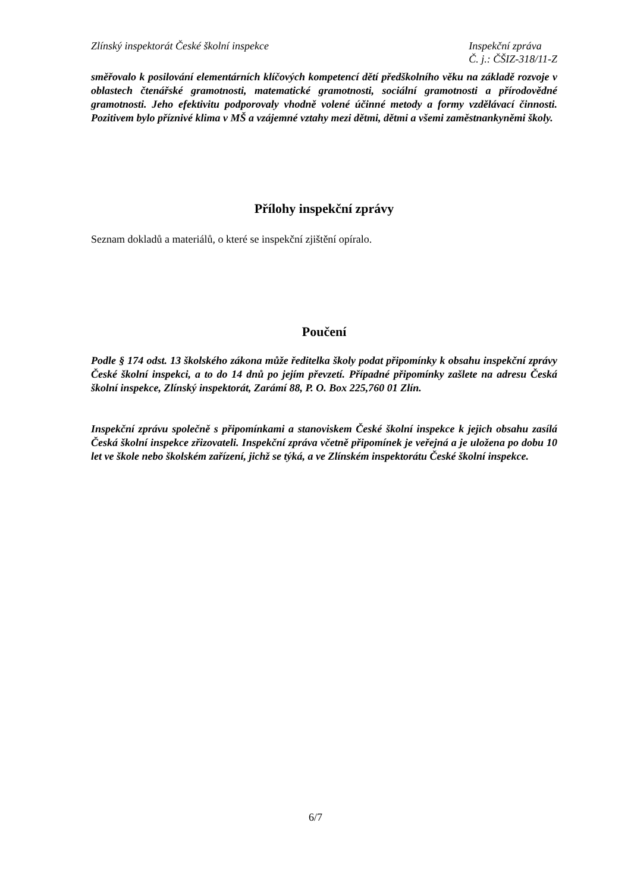Zlínský inspektorát České školní inspekce
Inspekční zpráva
Č. j.: ČŠIZ-318/11-Z
směřovalo k posilování elementárních klíčových kompetencí dětí předškolního věku na základě rozvoje v oblastech čtenářské gramotnosti, matematické gramotnosti, sociální gramotnosti a přírodovědné gramotnosti. Jeho efektivitu podporovaly vhodně volené účinné metody a formy vzdělávací činnosti. Pozitivem bylo příznivé klima v MŠ a vzájemné vztahy mezi dětmi, dětmi a všemi zaměstnankyněmi školy.
Přílohy inspekční zprávy
Seznam dokladů a materiálů, o které se inspekční zjištění opíralo.
Poučení
Podle § 174 odst. 13 školského zákona může ředitelka školy podat připomínky k obsahu inspekční zprávy České školní inspekci, a to do 14 dnů po jejím převzetí. Případné připomínky zašlete na adresu Česká školní inspekce, Zlínský inspektorát, Zarámí 88, P. O. Box 225,760 01 Zlín.
Inspekční zprávu společně s připomínkami a stanoviskem České školní inspekce k jejich obsahu zasílá Česká školní inspekce zřizovateli. Inspekční zpráva včetně připomínek je veřejná a je uložena po dobu 10 let ve škole nebo školském zařízení, jichž se týká, a ve Zlínském inspektorátu České školní inspekce.
6/7